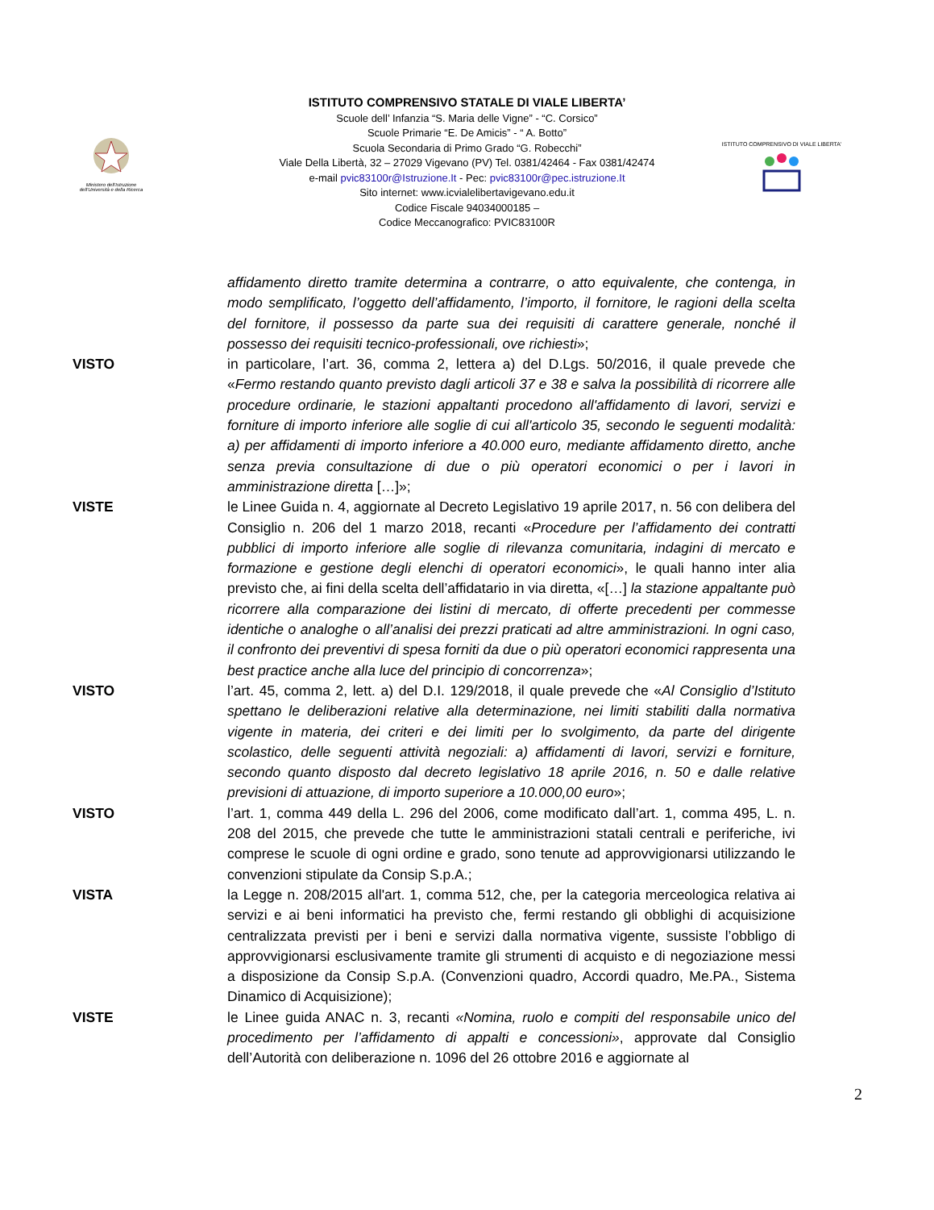Ministero dell'Istruzione
dell'Università e della Ricerca
ISTITUTO COMPRENSIVO DI VIALE LIBERTA'
ISTITUTO COMPRENSIVO STATALE DI VIALE LIBERTA’
Scuole dell’ Infanzia “S. Maria delle Vigne” - “C. Corsico”
Scuole Primarie “E. De Amicis” - “ A. Botto”
Scuola Secondaria di Primo Grado “G. Robecchi”
Viale Della Libertà, 32 – 27029 Vigevano (PV) Tel. 0381/42464 - Fax 0381/42474
e-mail pvic83100r@Istruzione.It - Pec: pvic83100r@pec.istruzione.It
Sito internet: www.icvialelibertavigevano.edu.it
Codice Fiscale 94034000185 –
Codice Meccanografico: PVIC83100R
affidamento diretto tramite determina a contrarre, o atto equivalente, che contenga, in modo semplificato, l’oggetto dell’affidamento, l’importo, il fornitore, le ragioni della scelta del fornitore, il possesso da parte sua dei requisiti di carattere generale, nonché il possesso dei requisiti tecnico-professionali, ove richiesti»;
VISTO in particolare, l’art. 36, comma 2, lettera a) del D.Lgs. 50/2016, il quale prevede che «Fermo restando quanto previsto dagli articoli 37 e 38 e salva la possibilità di ricorrere alle procedure ordinarie, le stazioni appaltanti procedono all'affidamento di lavori, servizi e forniture di importo inferiore alle soglie di cui all'articolo 35, secondo le seguenti modalità: a) per affidamenti di importo inferiore a 40.000 euro, mediante affidamento diretto, anche senza previa consultazione di due o più operatori economici o per i lavori in amministrazione diretta […]»;
VISTE le Linee Guida n. 4, aggiornate al Decreto Legislativo 19 aprile 2017, n. 56 con delibera del Consiglio n. 206 del 1 marzo 2018, recanti «Procedure per l’affidamento dei contratti pubblici di importo inferiore alle soglie di rilevanza comunitaria, indagini di mercato e formazione e gestione degli elenchi di operatori economici», le quali hanno inter alia previsto che, ai fini della scelta dell’affidatario in via diretta, «[…] la stazione appaltante può ricorrere alla comparazione dei listini di mercato, di offerte precedenti per commesse identiche o analoghe o all’analisi dei prezzi praticati ad altre amministrazioni. In ogni caso, il confronto dei preventivi di spesa forniti da due o più operatori economici rappresenta una best practice anche alla luce del principio di concorrenza»;
VISTO l’art. 45, comma 2, lett. a) del D.I. 129/2018, il quale prevede che «Al Consiglio d’Istituto spettano le deliberazioni relative alla determinazione, nei limiti stabiliti dalla normativa vigente in materia, dei criteri e dei limiti per lo svolgimento, da parte del dirigente scolastico, delle seguenti attività negoziali: a) affidamenti di lavori, servizi e forniture, secondo quanto disposto dal decreto legislativo 18 aprile 2016, n. 50 e dalle relative previsioni di attuazione, di importo superiore a 10.000,00 euro»;
VISTO l’art. 1, comma 449 della L. 296 del 2006, come modificato dall’art. 1, comma 495, L. n. 208 del 2015, che prevede che tutte le amministrazioni statali centrali e periferiche, ivi comprese le scuole di ogni ordine e grado, sono tenute ad approvvigionarsi utilizzando le convenzioni stipulate da Consip S.p.A.;
VISTA la Legge n. 208/2015 all'art. 1, comma 512, che, per la categoria merceologica relativa ai servizi e ai beni informatici ha previsto che, fermi restando gli obblighi di acquisizione centralizzata previsti per i beni e servizi dalla normativa vigente, sussiste l’obbligo di approvvigionarsi esclusivamente tramite gli strumenti di acquisto e di negoziazione messi a disposizione da Consip S.p.A. (Convenzioni quadro, Accordi quadro, Me.PA., Sistema Dinamico di Acquisizione);
VISTE le Linee guida ANAC n. 3, recanti «Nomina, ruolo e compiti del responsabile unico del procedimento per l’affidamento di appalti e concessioni», approvate dal Consiglio dell’Autorità con deliberazione n. 1096 del 26 ottobre 2016 e aggiornate al
2